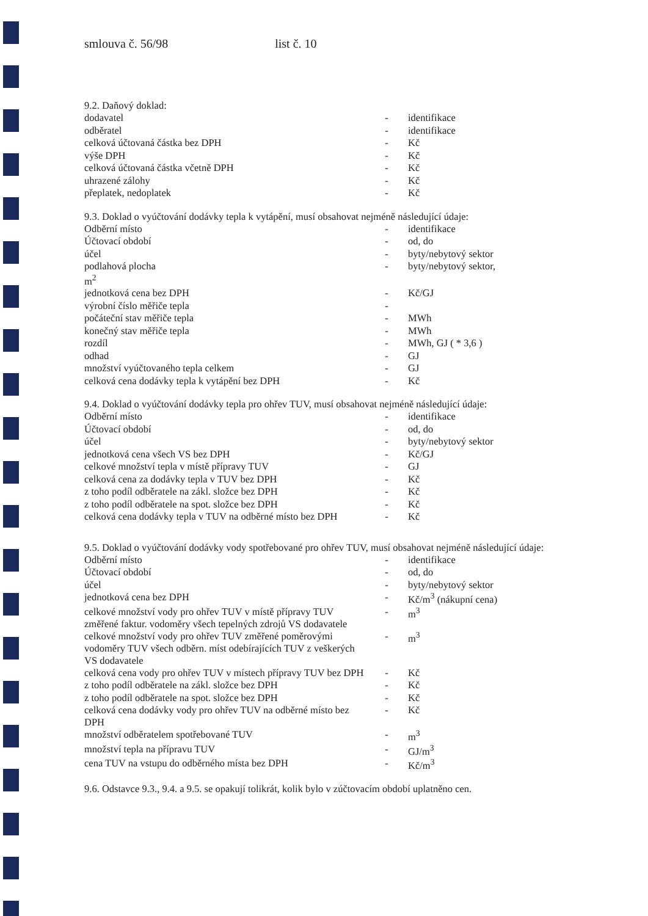smlouva č. 56/98 list č. 10
9.2. Daňový doklad:
| dodavatel | - | identifikace |
| odběratel | - | identifikace |
| celková účtovaná částka bez DPH | - | Kč |
| výše DPH | - | Kč |
| celková účtovaná částka včetně DPH | - | Kč |
| uhrazené zálohy | - | Kč |
| přeplatek, nedoplatek | - | Kč |
9.3. Doklad o vyúčtování dodávky tepla k vytápění, musí obsahovat nejméně následující údaje:
| Odběrní místo | - | identifikace |
| Účtovací období | - | od, do |
| účel | - | byty/nebytový sektor |
| podlahová plocha | - | byty/nebytový sektor, |
| m<sup>2</sup> | | |
| jednotková cena bez DPH | - | Kč/GJ |
| výrobní číslo měřiče tepla | - | |
| počáteční stav měřiče tepla | - | MWh |
| konečný stav měřiče tepla | - | MWh |
| rozdíl | - | MWh, GJ ( * 3,6 ) |
| odhad | - | GJ |
| množství vyúčtovaného tepla celkem | - | GJ |
| celková cena dodávky tepla k vytápění bez DPH | - | Kč |
9.4. Doklad o vyúčtování dodávky tepla pro ohřev TUV, musí obsahovat nejméně následující údaje:
| Odběrní místo | - | identifikace |
| Účtovací období | - | od, do |
| účel | - | byty/nebytový sektor |
| jednotková cena všech VS bez DPH | - | Kč/GJ |
| celkové množství tepla v místě přípravy TUV | - | GJ |
| celková cena za dodávky tepla v TUV bez DPH | - | Kč |
| z toho podíl odběratele na zákl. složce bez DPH | - | Kč |
| z toho podíl odběratele na spot. složce bez DPH | - | Kč |
| celková cena dodávky tepla v TUV na odběrné místo bez DPH | - | Kč |
9.5. Doklad o vyúčtování dodávky vody spotřebované pro ohřev TUV, musí obsahovat nejméně následující údaje:
| Odběrní místo | - | identifikace |
| Účtovací období | - | od, do |
| účel | - | byty/nebytový sektor |
| jednotková cena bez DPH | - | Kč/m<sup>3</sup> (nákupní cena) |
| celkové množství vody pro ohřev TUV v místě přípravy TUV změřené faktur. vodoměry všech tepelných zdrojů VS dodavatele | - | m<sup>3</sup> |
| celkové množství vody pro ohřev TUV změřené poměrovými vodoměry TUV všech odběrn. míst odebírajících TUV z veškerých VS dodavatele | - | m<sup>3</sup> |
| celková cena vody pro ohřev TUV v místech přípravy TUV bez DPH | - | Kč |
| z toho podíl odběratele na zákl. složce bez DPH | - | Kč |
| z toho podíl odběratele na spot. složce bez DPH | - | Kč |
| celková cena dodávky vody pro ohřev TUV na odběrné místo bez DPH | - | Kč |
| množství odběratelem spotřebované TUV | - | m<sup>3</sup> |
| množství tepla na přípravu TUV | - | GJ/m<sup>3</sup> |
| cena TUV na vstupu do odběrného místa bez DPH | - | Kč/m<sup>3</sup> |
9.6. Odstavce 9.3., 9.4. a 9.5. se opakují tolikrát, kolik bylo v zúčtovacím období uplatněno cen.